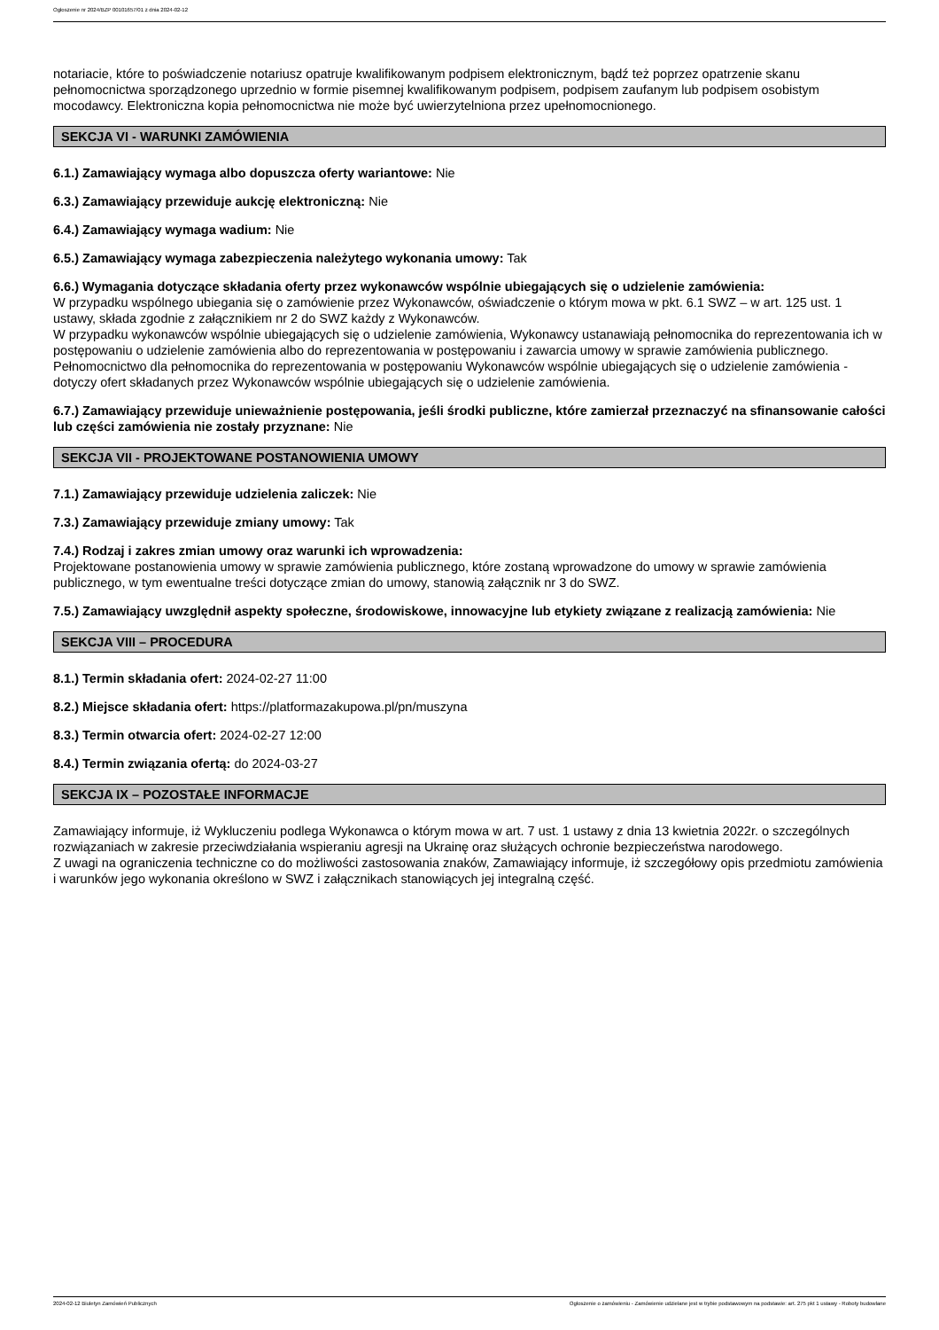Ogłoszenie nr 2024/BZP 00101657/01 z dnia 2024-02-12
notariacie, które to poświadczenie notariusz opatruje kwalifikowanym podpisem elektronicznym, bądź też poprzez opatrzenie skanu pełnomocnictwa sporządzonego uprzednio w formie pisemnej kwalifikowanym podpisem, podpisem zaufanym lub podpisem osobistym mocodawcy. Elektroniczna kopia pełnomocnictwa nie może być uwierzytelniona przez upełnomocnionego.
SEKCJA VI - WARUNKI ZAMÓWIENIA
6.1.) Zamawiający wymaga albo dopuszcza oferty wariantowe: Nie
6.3.) Zamawiający przewiduje aukcję elektroniczną: Nie
6.4.) Zamawiający wymaga wadium: Nie
6.5.) Zamawiający wymaga zabezpieczenia należytego wykonania umowy: Tak
6.6.) Wymagania dotyczące składania oferty przez wykonawców wspólnie ubiegających się o udzielenie zamówienia:
W przypadku wspólnego ubiegania się o zamówienie przez Wykonawców, oświadczenie o którym mowa w pkt. 6.1 SWZ – w art. 125 ust. 1 ustawy, składa zgodnie z załącznikiem nr 2 do SWZ każdy z Wykonawców.
W przypadku wykonawców wspólnie ubiegających się o udzielenie zamówienia, Wykonawcy ustanawiają pełnomocnika do reprezentowania ich w postępowaniu o udzielenie zamówienia albo do reprezentowania w postępowaniu i zawarcia umowy w sprawie zamówienia publicznego.
Pełnomocnictwo dla pełnomocnika do reprezentowania w postępowaniu Wykonawców wspólnie ubiegających się o udzielenie zamówienia - dotyczy ofert składanych przez Wykonawców wspólnie ubiegających się o udzielenie zamówienia.
6.7.) Zamawiający przewiduje unieważnienie postępowania, jeśli środki publiczne, które zamierzał przeznaczyć na sfinansowanie całości lub części zamówienia nie zostały przyznane: Nie
SEKCJA VII - PROJEKTOWANE POSTANOWIENIA UMOWY
7.1.) Zamawiający przewiduje udzielenia zaliczek: Nie
7.3.) Zamawiający przewiduje zmiany umowy: Tak
7.4.) Rodzaj i zakres zmian umowy oraz warunki ich wprowadzenia:
Projektowane postanowienia umowy w sprawie zamówienia publicznego, które zostaną wprowadzone do umowy w sprawie zamówienia publicznego, w tym ewentualne treści dotyczące zmian do umowy, stanowią załącznik nr 3 do SWZ.
7.5.) Zamawiający uwzględnił aspekty społeczne, środowiskowe, innowacyjne lub etykiety związane z realizacją zamówienia: Nie
SEKCJA VIII – PROCEDURA
8.1.) Termin składania ofert: 2024-02-27 11:00
8.2.) Miejsce składania ofert: https://platformazakupowa.pl/pn/muszyna
8.3.) Termin otwarcia ofert: 2024-02-27 12:00
8.4.) Termin związania ofertą: do 2024-03-27
SEKCJA IX – POZOSTAŁE INFORMACJE
Zamawiający informuje, iż Wykluczeniu podlega Wykonawca o którym mowa w art. 7 ust. 1 ustawy z dnia 13 kwietnia 2022r. o szczególnych rozwiązaniach w zakresie przeciwdziałania wspieraniu agresji na Ukrainę oraz służących ochronie bezpieczeństwa narodowego.
Z uwagi na ograniczenia techniczne co do możliwości zastosowania znaków, Zamawiający informuje, iż szczegółowy opis przedmiotu zamówienia i warunków jego wykonania określono w SWZ i załącznikach stanowiących jej integralną część.
2024-02-12 Biuletyn Zamówień Publicznych Ogłoszenie o zamówieniu - Zamówienie udzielane jest w trybie podstawowym na podstawie: art. 275 pkt 1 ustawy - Roboty budowlane